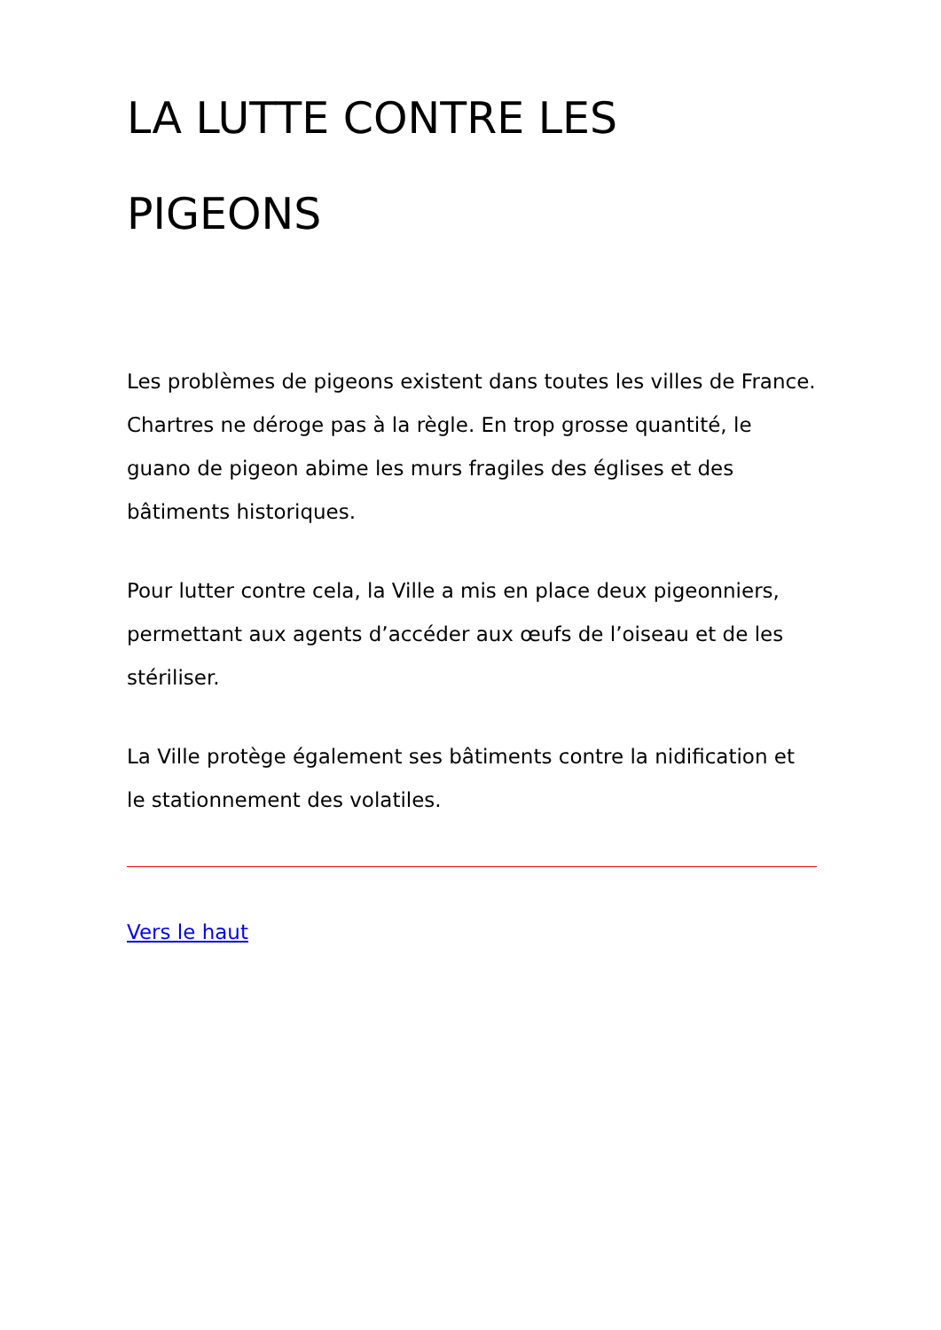LA LUTTE CONTRE LES PIGEONS
Les problèmes de pigeons existent dans toutes les villes de France. Chartres ne déroge pas à la règle. En trop grosse quantité, le guano de pigeon abime les murs fragiles des églises et des bâtiments historiques.
Pour lutter contre cela, la Ville a mis en place deux pigeonniers, permettant aux agents d’accéder aux œufs de l’oiseau et de les stériliser.
La Ville protège également ses bâtiments contre la nidification et le stationnement des volatiles.
Vers le haut